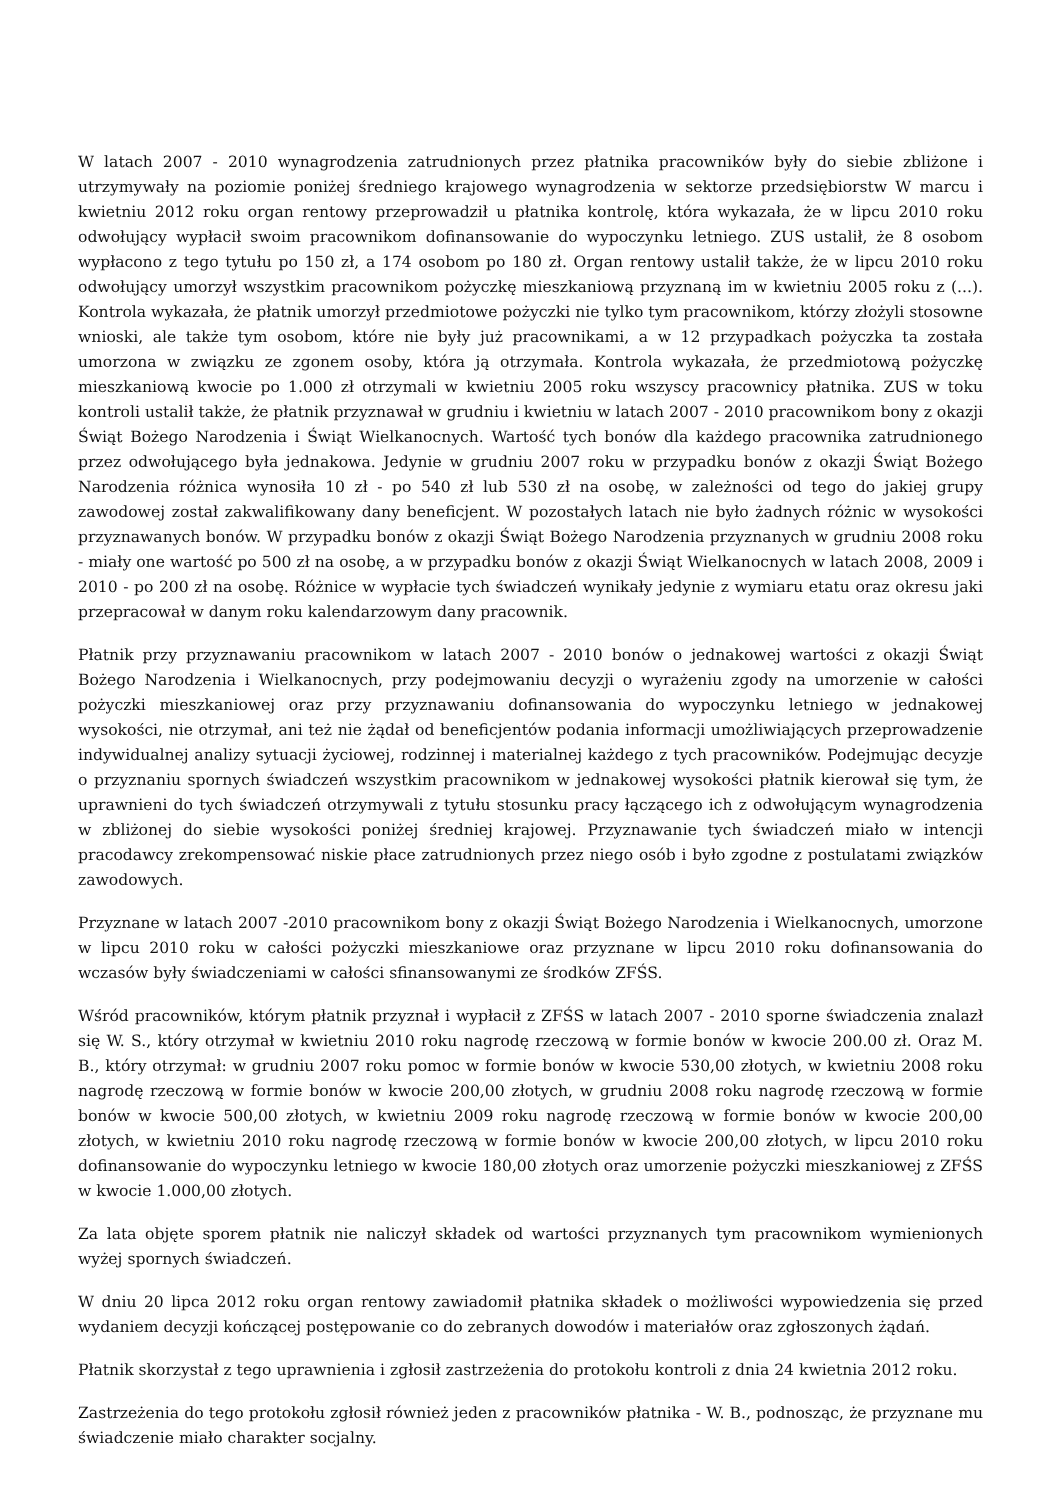W latach 2007 - 2010 wynagrodzenia zatrudnionych przez płatnika pracowników były do siebie zbliżone i utrzymywały na poziomie poniżej średniego krajowego wynagrodzenia w sektorze przedsiębiorstw W marcu i kwietniu 2012 roku organ rentowy przeprowadził u płatnika kontrolę, która wykazała, że w lipcu 2010 roku odwołujący wypłacił swoim pracownikom dofinansowanie do wypoczynku letniego. ZUS ustalił, że 8 osobom wypłacono z tego tytułu po 150 zł, a 174 osobom po 180 zł. Organ rentowy ustalił także, że w lipcu 2010 roku odwołujący umorzył wszystkim pracownikom pożyczkę mieszkaniową przyznaną im w kwietniu 2005 roku z (...). Kontrola wykazała, że płatnik umorzył przedmiotowe pożyczki nie tylko tym pracownikom, którzy złożyli stosowne wnioski, ale także tym osobom, które nie były już pracownikami, a w 12 przypadkach pożyczka ta została umorzona w związku ze zgonem osoby, która ją otrzymała. Kontrola wykazała, że przedmiotową pożyczkę mieszkaniową kwocie po 1.000 zł otrzymali w kwietniu 2005 roku wszyscy pracownicy płatnika. ZUS w toku kontroli ustalił także, że płatnik przyznawał w grudniu i kwietniu w latach 2007 - 2010 pracownikom bony z okazji Świąt Bożego Narodzenia i Świąt Wielkanocnych. Wartość tych bonów dla każdego pracownika zatrudnionego przez odwołującego była jednakowa. Jedynie w grudniu 2007 roku w przypadku bonów z okazji Świąt Bożego Narodzenia różnica wynosiła 10 zł - po 540 zł lub 530 zł na osobę, w zależności od tego do jakiej grupy zawodowej został zakwalifikowany dany beneficjent. W pozostałych latach nie było żadnych różnic w wysokości przyznawanych bonów. W przypadku bonów z okazji Świąt Bożego Narodzenia przyznanych w grudniu 2008 roku - miały one wartość po 500 zł na osobę, a w przypadku bonów z okazji Świąt Wielkanocnych w latach 2008, 2009 i 2010 - po 200 zł na osobę. Różnice w wypłacie tych świadczeń wynikały jedynie z wymiaru etatu oraz okresu jaki przepracował w danym roku kalendarzowym dany pracownik.
Płatnik przy przyznawaniu pracownikom w latach 2007 - 2010 bonów o jednakowej wartości z okazji Świąt Bożego Narodzenia i Wielkanocnych, przy podejmowaniu decyzji o wyrażeniu zgody na umorzenie w całości pożyczki mieszkaniowej oraz przy przyznawaniu dofinansowania do wypoczynku letniego w jednakowej wysokości, nie otrzymał, ani też nie żądał od beneficjentów podania informacji umożliwiających przeprowadzenie indywidualnej analizy sytuacji życiowej, rodzinnej i materialnej każdego z tych pracowników. Podejmując decyzje o przyznaniu spornych świadczeń wszystkim pracownikom w jednakowej wysokości płatnik kierował się tym, że uprawnieni do tych świadczeń otrzymywali z tytułu stosunku pracy łączącego ich z odwołującym wynagrodzenia w zbliżonej do siebie wysokości poniżej średniej krajowej. Przyznawanie tych świadczeń miało w intencji pracodawcy zrekompensować niskie płace zatrudnionych przez niego osób i było zgodne z postulatami związków zawodowych.
Przyznane w latach 2007 -2010 pracownikom bony z okazji Świąt Bożego Narodzenia i Wielkanocnych, umorzone w lipcu 2010 roku w całości pożyczki mieszkaniowe oraz przyznane w lipcu 2010 roku dofinansowania do wczasów były świadczeniami w całości sfinansowanymi ze środków ZFŚS.
Wśród pracowników, którym płatnik przyznał i wypłacił z ZFŚS w latach 2007 - 2010 sporne świadczenia znalazł się W. S., który otrzymał w kwietniu 2010 roku nagrodę rzeczową w formie bonów w kwocie 200.00 zł. Oraz M. B., który otrzymał: w grudniu 2007 roku pomoc w formie bonów w kwocie 530,00 złotych, w kwietniu 2008 roku nagrodę rzeczową w formie bonów w kwocie 200,00 złotych, w grudniu 2008 roku nagrodę rzeczową w formie bonów w kwocie 500,00 złotych, w kwietniu 2009 roku nagrodę rzeczową w formie bonów w kwocie 200,00 złotych, w kwietniu 2010 roku nagrodę rzeczową w formie bonów w kwocie 200,00 złotych, w lipcu 2010 roku dofinansowanie do wypoczynku letniego w kwocie 180,00 złotych oraz umorzenie pożyczki mieszkaniowej z ZFŚS w kwocie 1.000,00 złotych.
Za lata objęte sporem płatnik nie naliczył składek od wartości przyznanych tym pracownikom wymienionych wyżej spornych świadczeń.
W dniu 20 lipca 2012 roku organ rentowy zawiadomił płatnika składek o możliwości wypowiedzenia się przed wydaniem decyzji kończącej postępowanie co do zebranych dowodów i materiałów oraz zgłoszonych żądań.
Płatnik skorzystał z tego uprawnienia i zgłosił zastrzeżenia do protokołu kontroli z dnia 24 kwietnia 2012 roku.
Zastrzeżenia do tego protokołu zgłosił również jeden z pracowników płatnika - W. B., podnosząc, że przyznane mu świadczenie miało charakter socjalny.